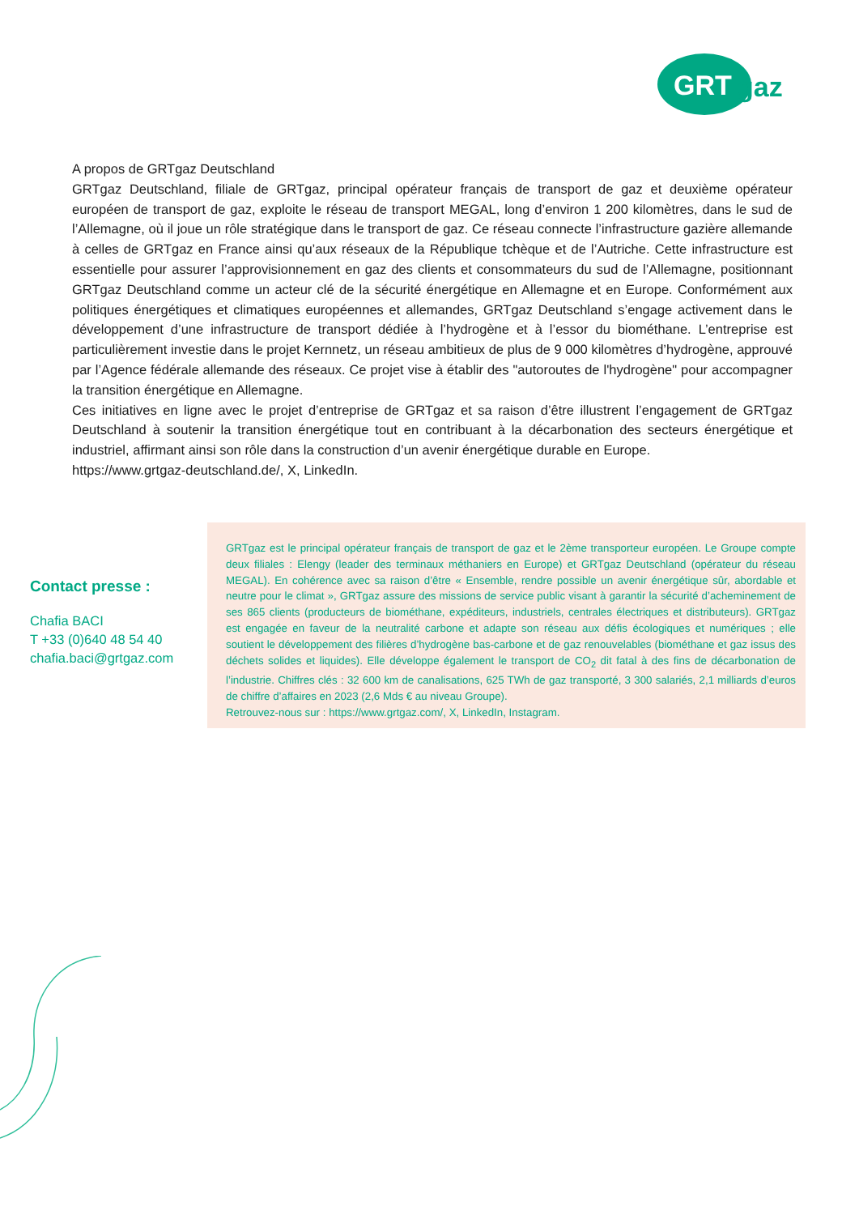GRT
gaz
A propos de GRTgaz Deutschland
GRTgaz Deutschland, filiale de GRTgaz, principal opérateur français de transport de gaz et deuxième opérateur européen de transport de gaz, exploite le réseau de transport MEGAL, long d’environ 1 200 kilomètres, dans le sud de l’Allemagne, où il joue un rôle stratégique dans le transport de gaz. Ce réseau connecte l’infrastructure gazière allemande à celles de GRTgaz en France ainsi qu’aux réseaux de la République tchèque et de l’Autriche. Cette infrastructure est essentielle pour assurer l’approvisionnement en gaz des clients et consommateurs du sud de l’Allemagne, positionnant GRTgaz Deutschland comme un acteur clé de la sécurité énergétique en Allemagne et en Europe. Conformément aux politiques énergétiques et climatiques européennes et allemandes, GRTgaz Deutschland s’engage activement dans le développement d’une infrastructure de transport dédiée à l’hydrogène et à l’essor du biométhane. L’entreprise est particulièrement investie dans le projet Kernnetz, un réseau ambitieux de plus de 9 000 kilomètres d’hydrogène, approuvé par l’Agence fédérale allemande des réseaux. Ce projet vise à établir des "autoroutes de l'hydrogène" pour accompagner la transition énergétique en Allemagne.
Ces initiatives en ligne avec le projet d’entreprise de GRTgaz et sa raison d’être illustrent l’engagement de GRTgaz Deutschland à soutenir la transition énergétique tout en contribuant à la décarbonation des secteurs énergétique et industriel, affirmant ainsi son rôle dans la construction d’un avenir énergétique durable en Europe.
https://www.grtgaz-deutschland.de/, X, LinkedIn.
Contact presse :
Chafia BACI
T +33 (0)640 48 54 40
chafia.baci@grtgaz.com
GRTgaz est le principal opérateur français de transport de gaz et le 2ème transporteur européen. Le Groupe compte deux filiales : Elengy (leader des terminaux méthaniers en Europe) et GRTgaz Deutschland (opérateur du réseau MEGAL). En cohérence avec sa raison d’être « Ensemble, rendre possible un avenir énergétique sûr, abordable et neutre pour le climat », GRTgaz assure des missions de service public visant à garantir la sécurité d’acheminement de ses 865 clients (producteurs de biométhane, expéditeurs, industriels, centrales électriques et distributeurs). GRTgaz est engagée en faveur de la neutralité carbone et adapte son réseau aux défis écologiques et numériques ; elle soutient le développement des filières d’hydrogène bas-carbone et de gaz renouvelables (biométhane et gaz issus des déchets solides et liquides). Elle développe également le transport de CO<sub>2</sub> dit fatal à des fins de décarbonation de l’industrie. Chiffres clés : 32 600 km de canalisations, 625 TWh de gaz transporté, 3 300 salariés, 2,1 milliards d’euros de chiffre d’affaires en 2023 (2,6 Mds € au niveau Groupe).
Retrouvez-nous sur : https://www.grtgaz.com/, X, LinkedIn, Instagram.